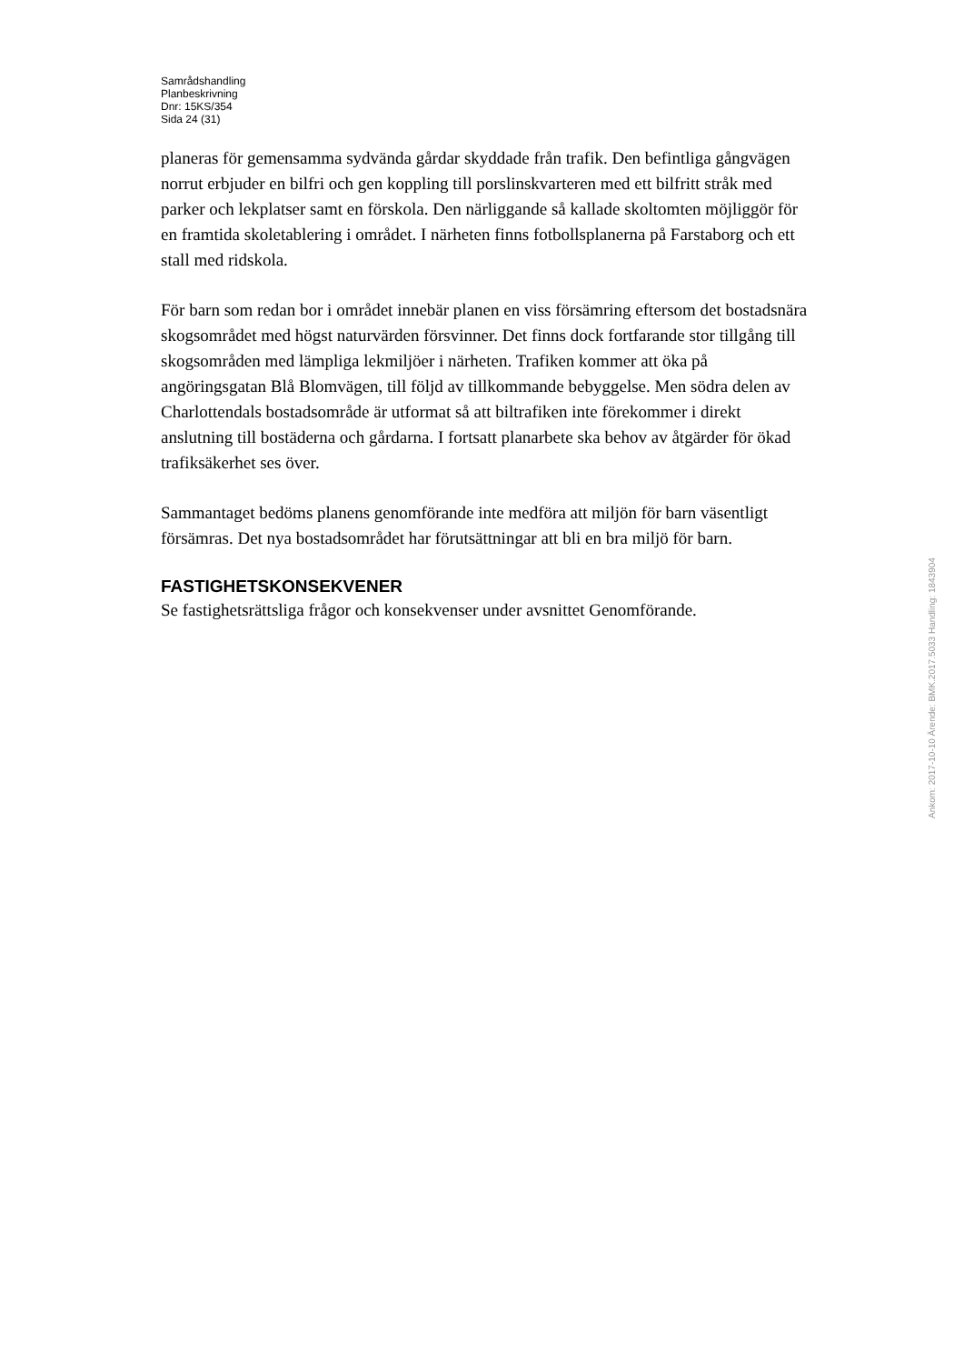Samrådshandling
Planbeskrivning
Dnr: 15KS/354
Sida 24 (31)
planeras för gemensamma sydvända gårdar skyddade från trafik. Den befintliga gångvägen norrut erbjuder en bilfri och gen koppling till porslinskvarteren med ett bilfritt stråk med parker och lekplatser samt en förskola. Den närliggande så kallade skoltomten möjliggör för en framtida skoletablering i området. I närheten finns fotbollsplanerna på Farstaborg och ett stall med ridskola.
För barn som redan bor i området innebär planen en viss försämring eftersom det bostadsnära skogsområdet med högst naturvärden försvinner. Det finns dock fortfarande stor tillgång till skogsområden med lämpliga lekmiljöer i närheten. Trafiken kommer att öka på angöringsgatan Blå Blomvägen, till följd av tillkommande bebyggelse. Men södra delen av Charlottendals bostadsområde är utformat så att biltrafiken inte förekommer i direkt anslutning till bostäderna och gårdarna. I fortsatt planarbete ska behov av åtgärder för ökad trafiksäkerhet ses över.
Sammantaget bedöms planens genomförande inte medföra att miljön för barn väsentligt försämras. Det nya bostadsområdet har förutsättningar att bli en bra miljö för barn.
FASTIGHETSKONSEKVENER
Se fastighetsrättsliga frågor och konsekvenser under avsnittet Genomförande.
Ankom: 2017-10-10 Ärende: BMK.2017.5033 Handling: 1843904